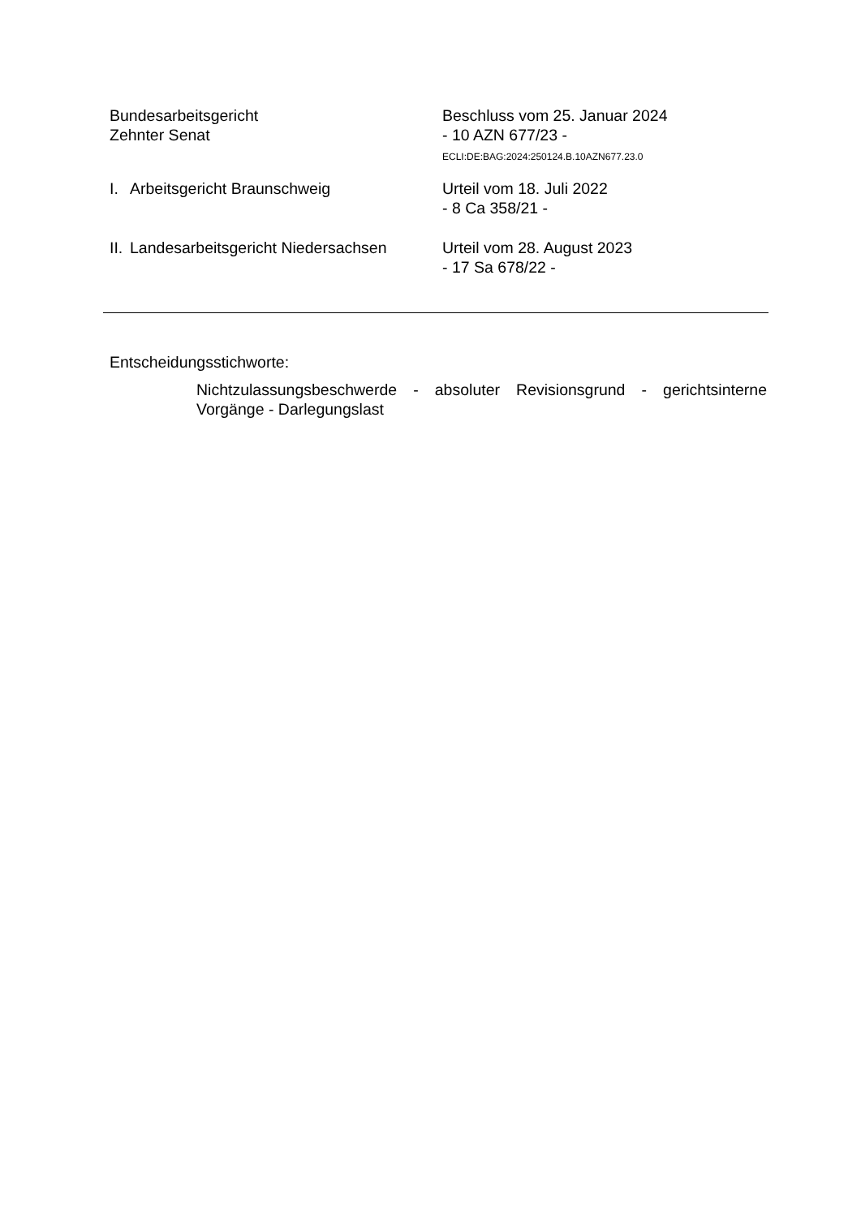Bundesarbeitsgericht
Zehnter Senat
Beschluss vom 25. Januar 2024
- 10 AZN 677/23 -
ECLI:DE:BAG:2024:250124.B.10AZN677.23.0
I. Arbeitsgericht Braunschweig Urteil vom 18. Juli 2022
- 8 Ca 358/21 -
II. Landesarbeitsgericht Niedersachsen
Urteil vom 28. August 2023
- 17 Sa 678/22 -
Entscheidungsstichworte:
Nichtzulassungsbeschwerde - absoluter Revisionsgrund - gerichtsinterne Vorgänge - Darlegungslast